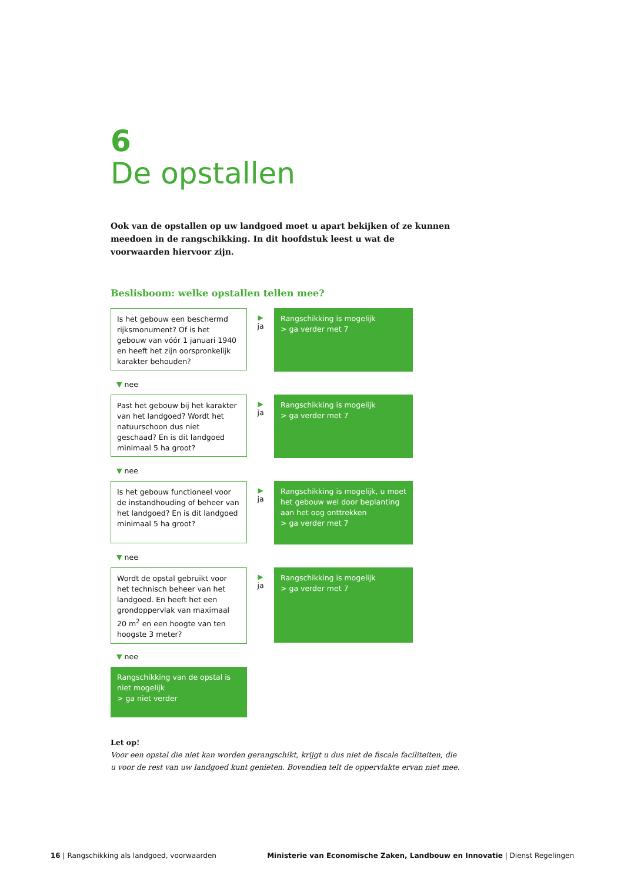6
De opstallen
Ook van de opstallen op uw landgoed moet u apart bekijken of ze kunnen meedoen in de rangschikking. In dit hoofdstuk leest u wat de voorwaarden hiervoor zijn.
Beslisboom: welke opstallen tellen mee?
Is het gebouw een beschermd rijksmonument? Of is het gebouw van vóór 1 januari 1940 en heeft het zijn oorspronkelijk karakter behouden?
▶
ja
Rangschikking is mogelijk
> ga verder met 7
▼ nee
Past het gebouw bij het karakter van het landgoed? Wordt het natuurschoon dus niet geschaad? En is dit landgoed minimaal 5 ha groot?
▶
ja
Rangschikking is mogelijk
> ga verder met 7
▼ nee
Is het gebouw functioneel voor de instandhouding of beheer van het landgoed? En is dit landgoed minimaal 5 ha groot?
▶
ja
Rangschikking is mogelijk, u moet het gebouw wel door beplanting aan het oog onttrekken
> ga verder met 7
▼ nee
Wordt de opstal gebruikt voor het technisch beheer van het landgoed. En heeft het een grondoppervlak van maximaal 20 m<sup>2</sup> en een hoogte van ten hoogste 3 meter?
▶
ja
Rangschikking is mogelijk
> ga verder met 7
▼ nee
Rangschikking van de opstal is niet mogelijk
> ga niet verder
Let op!
Voor een opstal die niet kan worden gerangschikt, krijgt u dus niet de fiscale faciliteiten, die u voor de rest van uw landgoed kunt genieten. Bovendien telt de oppervlakte ervan niet mee.
16 | Rangschikking als landgoed, voorwaarden
Ministerie van Economische Zaken, Landbouw en Innovatie | Dienst Regelingen